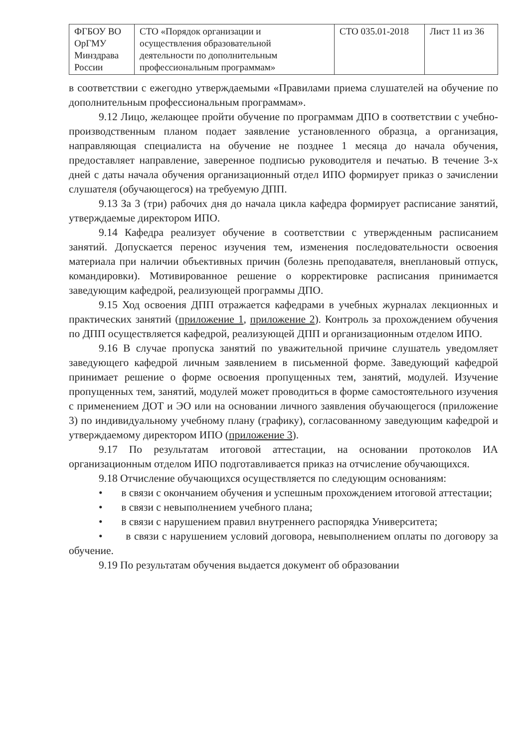| ФГБОУ ВО ОрГМУ Минздрава России | СТО «Порядок организации и осуществления образовательной деятельности по дополнительным профессиональным программам» | СТО 035.01-2018 | Лист 11 из 36 |
в соответствии с ежегодно утверждаемыми «Правилами приема слушателей на обучение по дополнительным профессиональным программам».
9.12 Лицо, желающее пройти обучение по программам ДПО в соответствии с учебно-производственным планом подает заявление установленного образца, а организация, направляющая специалиста на обучение не позднее 1 месяца до начала обучения, предоставляет направление, заверенное подписью руководителя и печатью. В течение 3-х дней с даты начала обучения организационный отдел ИПО формирует приказ о зачислении слушателя (обучающегося) на требуемую ДПП.
9.13 За 3 (три) рабочих дня до начала цикла кафедра формирует расписание занятий, утверждаемые директором ИПО.
9.14 Кафедра реализует обучение в соответствии с утвержденным расписанием занятий. Допускается перенос изучения тем, изменения последовательности освоения материала при наличии объективных причин (болезнь преподавателя, внеплановый отпуск, командировки). Мотивированное решение о корректировке расписания принимается заведующим кафедрой, реализующей программы ДПО.
9.15 Ход освоения ДПП отражается кафедрами в учебных журналах лекционных и практических занятий (приложение 1, приложение 2). Контроль за прохождением обучения по ДПП осуществляется кафедрой, реализующей ДПП и организационным отделом ИПО.
9.16 В случае пропуска занятий по уважительной причине слушатель уведомляет заведующего кафедрой личным заявлением в письменной форме. Заведующий кафедрой принимает решение о форме освоения пропущенных тем, занятий, модулей. Изучение пропущенных тем, занятий, модулей может проводиться в форме самостоятельного изучения с применением ДОТ и ЭО или на основании личного заявления обучающегося (приложение 3) по индивидуальному учебному плану (графику), согласованному заведующим кафедрой и утверждаемому директором ИПО (приложение 3).
9.17 По результатам итоговой аттестации, на основании протоколов ИА организационным отделом ИПО подготавливается приказ на отчисление обучающихся.
9.18 Отчисление обучающихся осуществляется по следующим основаниям:
• в связи с окончанием обучения и успешным прохождением итоговой аттестации;
• в связи с невыполнением учебного плана;
• в связи с нарушением правил внутреннего распорядка Университета;
• в связи с нарушением условий договора, невыполнением оплаты по договору за обучение.
9.19 По результатам обучения выдается документ об образовании